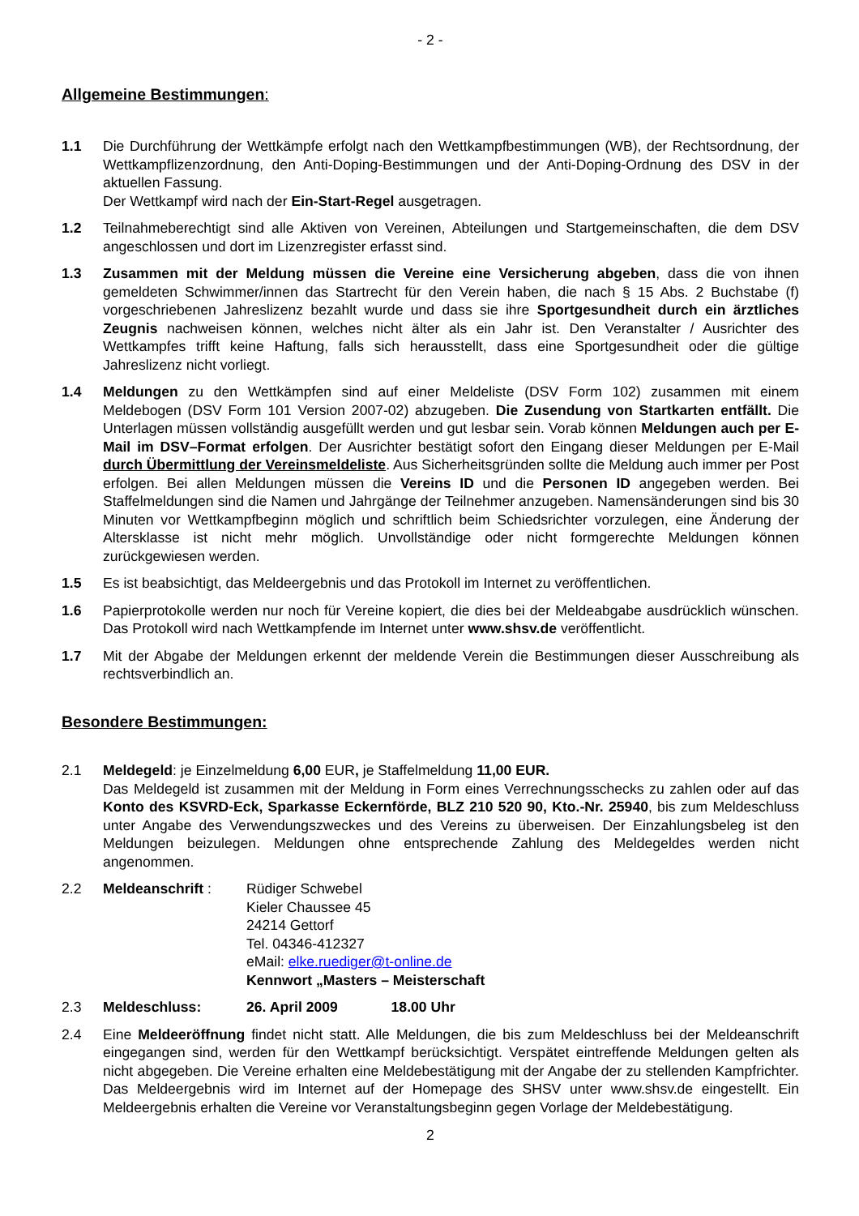- 2 -
Allgemeine Bestimmungen:
1.1 Die Durchführung der Wettkämpfe erfolgt nach den Wettkampfbestimmungen (WB), der Rechtsordnung, der Wettkampflizenzordnung, den Anti-Doping-Bestimmungen und der Anti-Doping-Ordnung des DSV in der aktuellen Fassung.
Der Wettkampf wird nach der Ein-Start-Regel ausgetragen.
1.2 Teilnahmeberechtigt sind alle Aktiven von Vereinen, Abteilungen und Startgemeinschaften, die dem DSV angeschlossen und dort im Lizenzregister erfasst sind.
1.3 Zusammen mit der Meldung müssen die Vereine eine Versicherung abgeben, dass die von ihnen gemeldeten Schwimmer/innen das Startrecht für den Verein haben, die nach § 15 Abs. 2 Buchstabe (f) vorgeschriebenen Jahreslizenz bezahlt wurde und dass sie ihre Sportgesundheit durch ein ärztliches Zeugnis nachweisen können, welches nicht älter als ein Jahr ist. Den Veranstalter / Ausrichter des Wettkampfes trifft keine Haftung, falls sich herausstellt, dass eine Sportgesundheit oder die gültige Jahreslizenz nicht vorliegt.
1.4 Meldungen zu den Wettkämpfen sind auf einer Meldeliste (DSV Form 102) zusammen mit einem Meldebogen (DSV Form 101 Version 2007-02) abzugeben. Die Zusendung von Startkarten entfällt. Die Unterlagen müssen vollständig ausgefüllt werden und gut lesbar sein. Vorab können Meldungen auch per E-Mail im DSV–Format erfolgen. Der Ausrichter bestätigt sofort den Eingang dieser Meldungen per E-Mail durch Übermittlung der Vereinsmeldeliste. Aus Sicherheitsgründen sollte die Meldung auch immer per Post erfolgen. Bei allen Meldungen müssen die Vereins ID und die Personen ID angegeben werden. Bei Staffelmeldungen sind die Namen und Jahrgänge der Teilnehmer anzugeben. Namensänderungen sind bis 30 Minuten vor Wettkampfbeginn möglich und schriftlich beim Schiedsrichter vorzulegen, eine Änderung der Altersklasse ist nicht mehr möglich. Unvollständige oder nicht formgerechte Meldungen können zurückgewiesen werden.
1.5 Es ist beabsichtigt, das Meldeergebnis und das Protokoll im Internet zu veröffentlichen.
1.6 Papierprotokolle werden nur noch für Vereine kopiert, die dies bei der Meldeabgabe ausdrücklich wünschen. Das Protokoll wird nach Wettkampfende im Internet unter www.shsv.de veröffentlicht.
1.7 Mit der Abgabe der Meldungen erkennt der meldende Verein die Bestimmungen dieser Ausschreibung als rechtsverbindlich an.
Besondere Bestimmungen:
2.1 Meldegeld: je Einzelmeldung 6,00 EUR, je Staffelmeldung 11,00 EUR.
Das Meldegeld ist zusammen mit der Meldung in Form eines Verrechnungsschecks zu zahlen oder auf das Konto des KSVRD-Eck, Sparkasse Eckernförde, BLZ 210 520 90, Kto.-Nr. 25940, bis zum Meldeschluss unter Angabe des Verwendungszweckes und des Vereins zu überweisen. Der Einzahlungsbeleg ist den Meldungen beizulegen. Meldungen ohne entsprechende Zahlung des Meldegeldes werden nicht angenommen.
2.2 Meldeanschrift : Rüdiger Schwebel
Kieler Chaussee 45
24214 Gettorf
Tel. 04346-412327
eMail: elke.ruediger@t-online.de
Kennwort „Masters – Meisterschaft
2.3 Meldeschluss: 26. April 2009 18.00 Uhr
2.4 Eine Meldeeröffnung findet nicht statt. Alle Meldungen, die bis zum Meldeschluss bei der Meldeanschrift eingegangen sind, werden für den Wettkampf berücksichtigt. Verspätet eintreffende Meldungen gelten als nicht abgegeben. Die Vereine erhalten eine Meldebestätigung mit der Angabe der zu stellenden Kampfrichter. Das Meldeergebnis wird im Internet auf der Homepage des SHSV unter www.shsv.de eingestellt. Ein Meldeergebnis erhalten die Vereine vor Veranstaltungsbeginn gegen Vorlage der Meldebestätigung.
2